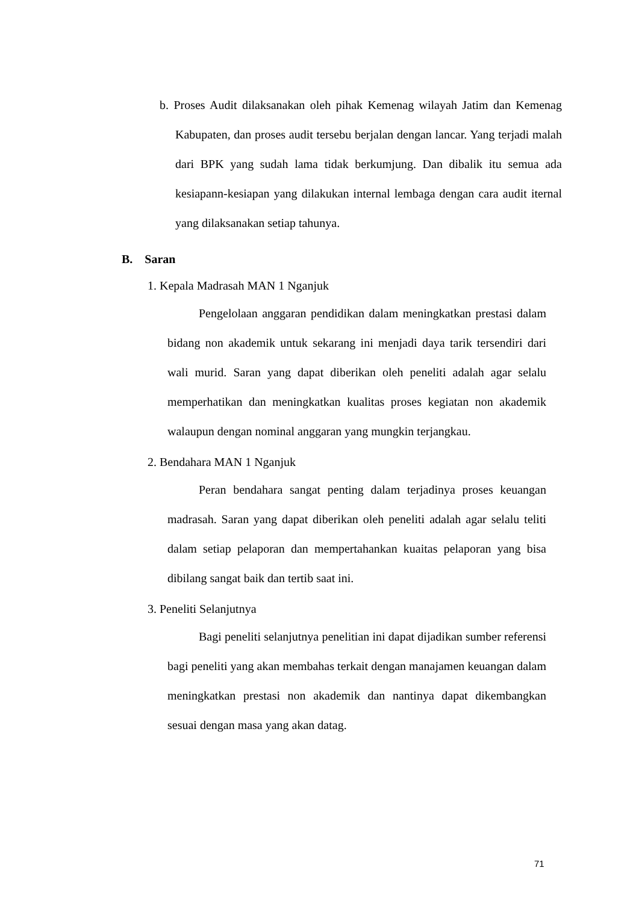b. Proses Audit dilaksanakan oleh pihak Kemenag wilayah Jatim dan Kemenag Kabupaten, dan proses audit tersebu berjalan dengan lancar. Yang terjadi malah dari BPK yang sudah lama tidak berkumjung. Dan dibalik itu semua ada kesiapann-kesiapan yang dilakukan internal lembaga dengan cara audit iternal yang dilaksanakan setiap tahunya.
B. Saran
1. Kepala Madrasah MAN 1 Nganjuk
Pengelolaan anggaran pendidikan dalam meningkatkan prestasi dalam bidang non akademik untuk sekarang ini menjadi daya tarik tersendiri dari wali murid. Saran yang dapat diberikan oleh peneliti adalah agar selalu memperhatikan dan meningkatkan kualitas proses kegiatan non akademik walaupun dengan nominal anggaran yang mungkin terjangkau.
2. Bendahara MAN 1 Nganjuk
Peran bendahara sangat penting dalam terjadinya proses keuangan madrasah. Saran yang dapat diberikan oleh peneliti adalah agar selalu teliti dalam setiap pelaporan dan mempertahankan kuaitas pelaporan yang bisa dibilang sangat baik dan tertib saat ini.
3. Peneliti Selanjutnya
Bagi peneliti selanjutnya penelitian ini dapat dijadikan sumber referensi bagi peneliti yang akan membahas terkait dengan manajamen keuangan dalam meningkatkan prestasi non akademik dan nantinya dapat dikembangkan sesuai dengan masa yang akan datag.
71